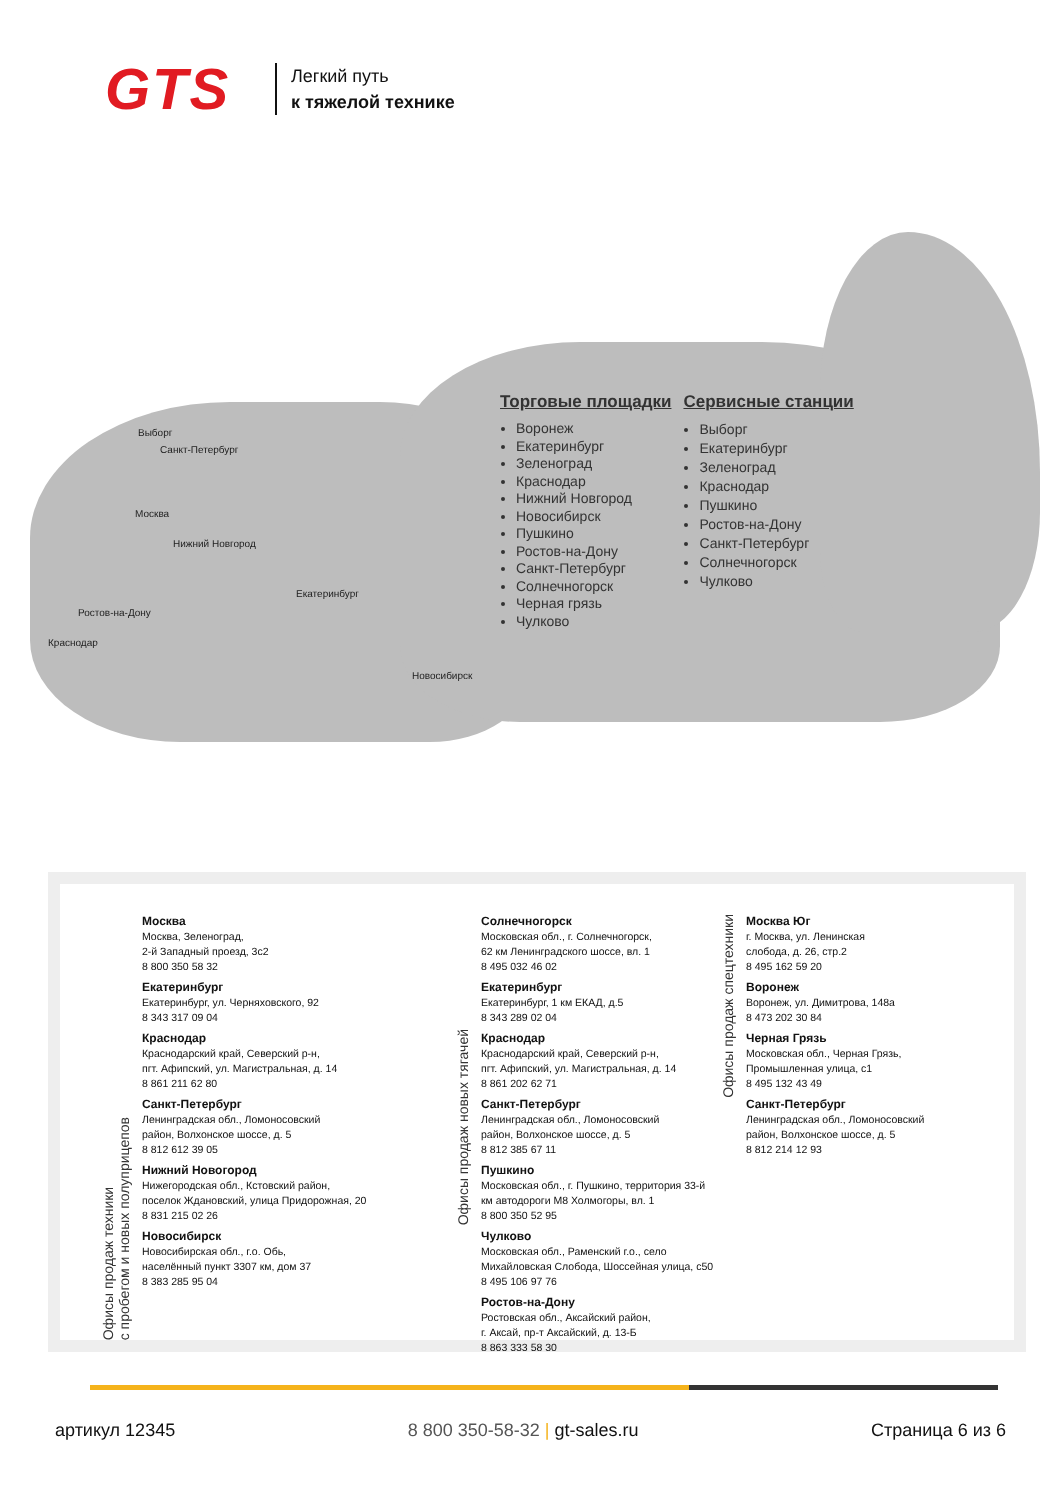GTS
Легкий путь
к тяжелой технике
Выборг
Санкт-Петербург
Москва
Нижний Новгород
Екатеринбург
Ростов-на-Дону
Краснодар
Новосибирск
Торговые площадки
Воронеж
Екатеринбург
Зеленоград
Краснодар
Нижний Новгород
Новосибирск
Пушкино
Ростов-на-Дону
Санкт-Петербург
Солнечногорск
Черная грязь
Чулково
Сервисные станции
Выборг
Екатеринбург
Зеленоград
Краснодар
Пушкино
Ростов-на-Дону
Санкт-Петербург
Солнечногорск
Чулково
Офисы продаж техники
с пробегом и новых полуприцепов
Москва
Москва, Зеленоград,
2-й Западный проезд, 3с2
8 800 350 58 32
Екатеринбург
Екатеринбург, ул. Черняховского, 92
8 343 317 09 04
Краснодар
Краснодарский край, Северский р-н,
пгт. Афипский, ул. Магистральная, д. 14
8 861 211 62 80
Санкт-Петербург
Ленинградская обл., Ломоносовский
район, Волхонское шоссе, д. 5
8 812 612 39 05
Нижний Новогород
Нижегородская обл., Кстовский район,
поселок Ждановский, улица Придорожная, 20
8 831 215 02 26
Новосибирск
Новосибирская обл., г.о. Обь,
населённый пункт 3307 км, дом 37
8 383 285 95 04
Офисы продаж новых тягачей
Солнечногорск
Московская обл., г. Солнечногорск,
62 км Ленинградского шоссе, вл. 1
8 495 032 46 02
Екатеринбург
Екатеринбург, 1 км ЕКАД, д.5
8 343 289 02 04
Краснодар
Краснодарский край, Северский р-н,
пгт. Афипский, ул. Магистральная, д. 14
8 861 202 62 71
Санкт-Петербург
Ленинградская обл., Ломоносовский
район, Волхонское шоссе, д. 5
8 812 385 67 11
Пушкино
Московская обл., г. Пушкино, территория 33-й
км автодороги М8 Холмогоры, вл. 1
8 800 350 52 95
Чулково
Московская обл., Раменский г.о., село
Михайловская Слобода, Шоссейная улица, с50
8 495 106 97 76
Ростов-на-Дону
Ростовская обл., Аксайский район,
г. Аксай, пр-т Аксайский, д. 13-Б
8 863 333 58 30
Офисы продаж спецтехники
Москва Юг
г. Москва, ул. Ленинская
слобода, д. 26, стр.2
8 495 162 59 20
Воронеж
Воронеж, ул. Димитрова, 148а
8 473 202 30 84
Черная Грязь
Московская обл., Черная Грязь,
Промышленная улица, с1
8 495 132 43 49
Санкт-Петербург
Ленинградская обл., Ломоносовский
район, Волхонское шоссе, д. 5
8 812 214 12 93
артикул 12345 8 800 350-58-32 | gt-sales.ru Страница 6 из 6